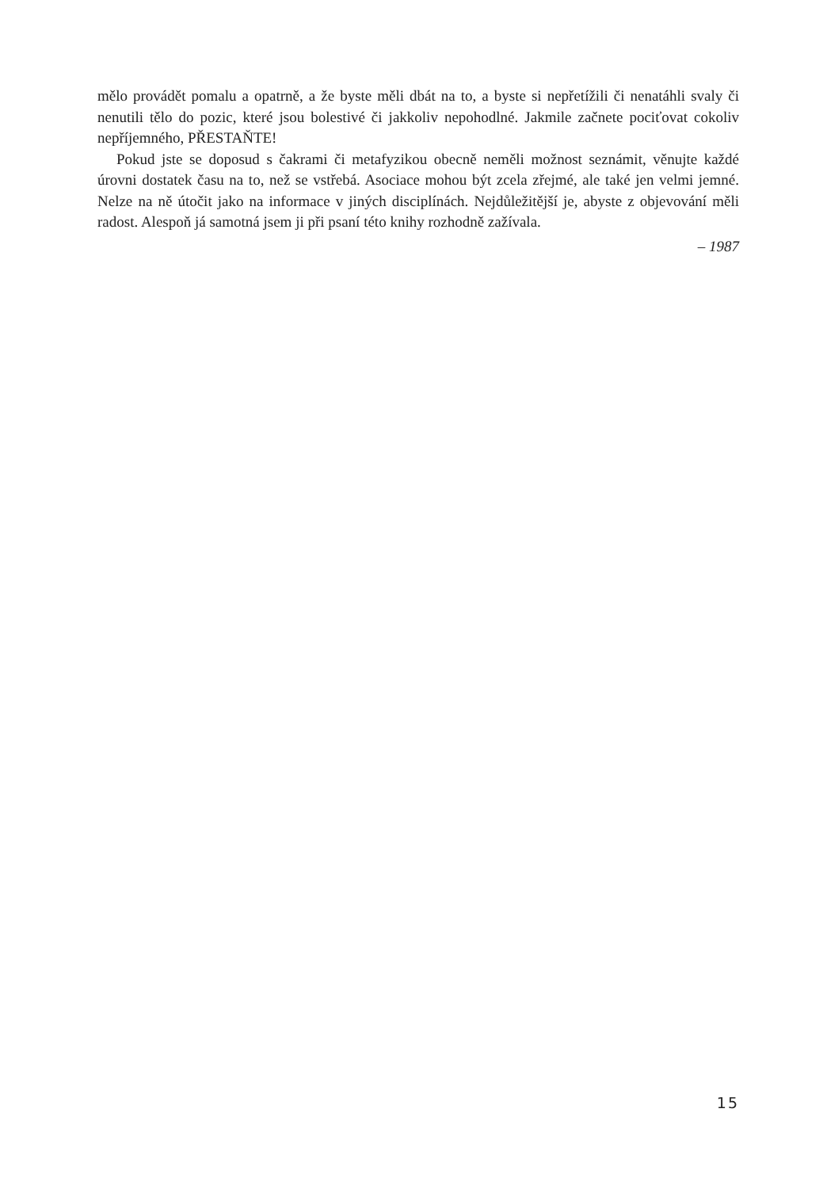mělo provádět pomalu a opatrně, a že byste měli dbát na to, a byste si nepřetížili či nenatáhli svaly či nenutili tělo do pozic, které jsou bolestivé či jakkoliv nepohodlné. Jakmile začnete pociťovat cokoliv nepříjemného, PŘESTAŇTE!
Pokud jste se doposud s čakrami či metafyzikou obecně neměli možnost seznámit, věnujte každé úrovni dostatek času na to, než se vstřebá. Asociace mohou být zcela zřejmé, ale také jen velmi jemné. Nelze na ně útočit jako na informace v jiných disciplínách. Nejdůležitější je, abyste z objevování měli radost. Alespoň já samotná jsem ji při psaní této knihy rozhodně zažívala.
– 1987
15